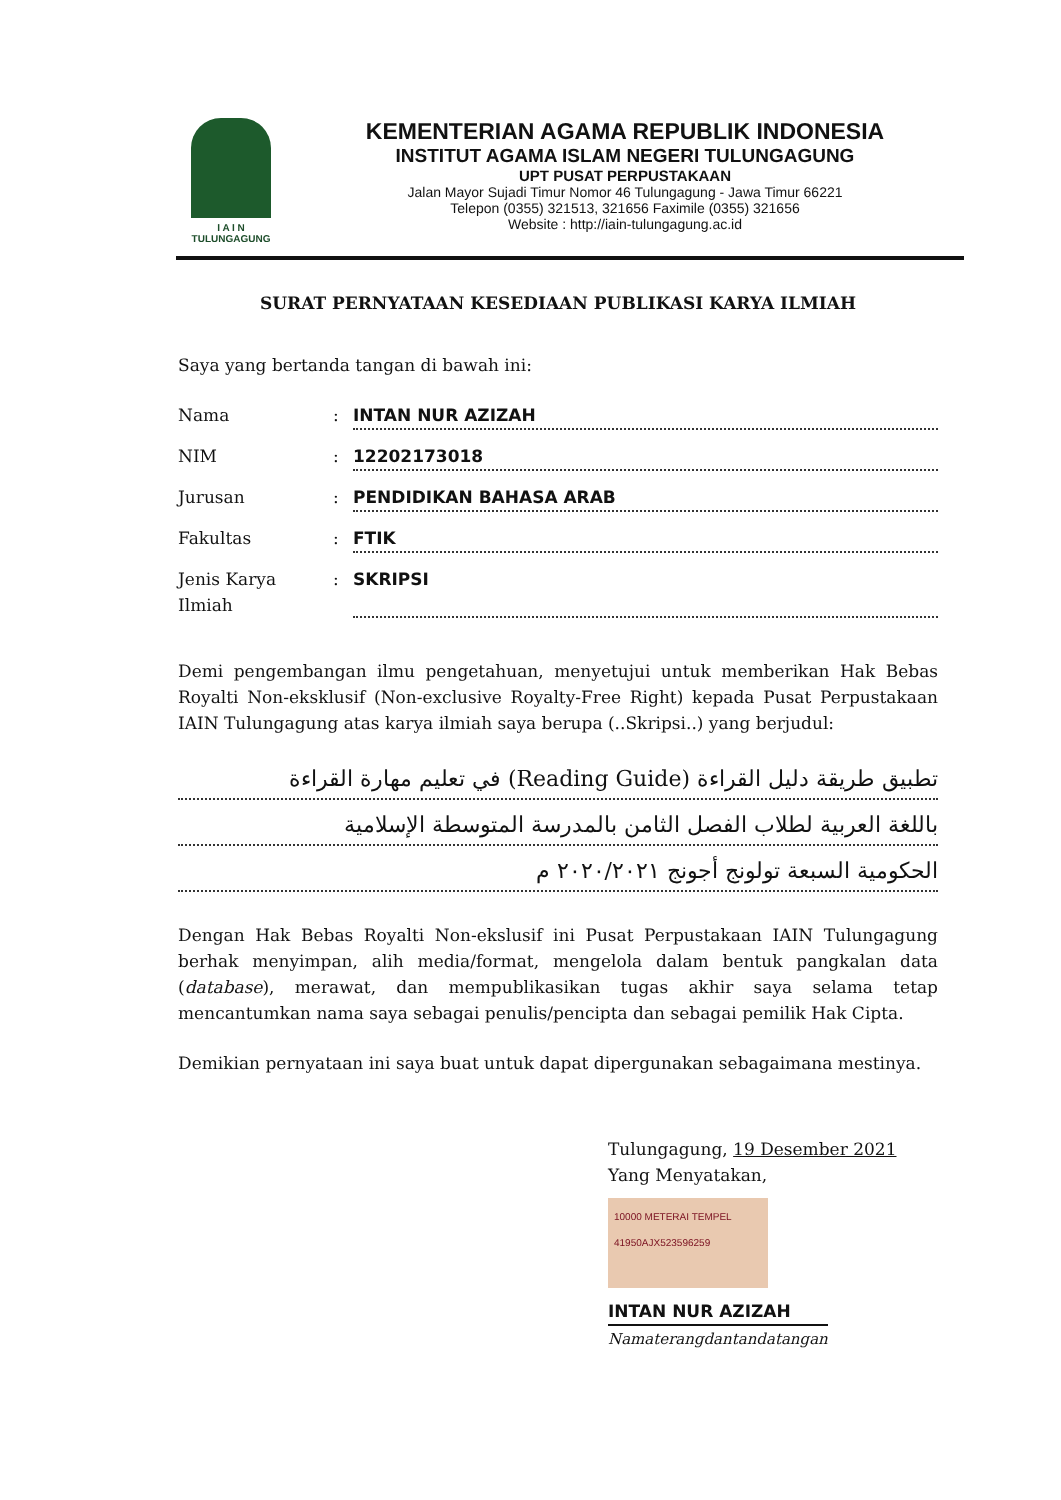I A I N
TULUNGAGUNG
KEMENTERIAN AGAMA REPUBLIK INDONESIA
INSTITUT AGAMA ISLAM NEGERI TULUNGAGUNG
UPT PUSAT PERPUSTAKAAN
Jalan Mayor Sujadi Timur Nomor 46 Tulungagung - Jawa Timur 66221
Telepon (0355) 321513, 321656 Faximile (0355) 321656
Website : http://iain-tulungagung.ac.id
SURAT PERNYATAAN KESEDIAAN PUBLIKASI KARYA ILMIAH
Saya yang bertanda tangan di bawah ini:
Nama: INTAN NUR AZIZAH
NIM: 12202173018
Jurusan: PENDIDIKAN BAHASA ARAB
Fakultas: FTIK
Jenis Karya Ilmiah: SKRIPSI
Demi pengembangan ilmu pengetahuan, menyetujui untuk memberikan Hak Bebas Royalti Non-eksklusif (Non-exclusive Royalty-Free Right) kepada Pusat Perpustakaan IAIN Tulungagung atas karya ilmiah saya berupa (..Skripsi..) yang berjudul:
تطبيق طريقة دليل القراءة (Reading Guide) في تعليم مهارة القراءة
باللغة العربية لطلاب الفصل الثامن بالمدرسة المتوسطة الإسلامية
الحكومية السبعة تولونج أجونج ٢٠٢٠/٢٠٢١ م
Dengan Hak Bebas Royalti Non-ekslusif ini Pusat Perpustakaan IAIN Tulungagung berhak menyimpan, alih media/format, mengelola dalam bentuk pangkalan data (database), merawat, dan mempublikasikan tugas akhir saya selama tetap mencantumkan nama saya sebagai penulis/pencipta dan sebagai pemilik Hak Cipta.
Demikian pernyataan ini saya buat untuk dapat dipergunakan sebagaimana mestinya.
Tulungagung, 19 Desember 2021
Yang Menyatakan,
10000 METERAI TEMPEL
41950AJX523596259
INTAN NUR AZIZAH
Namaterangdantandatangan